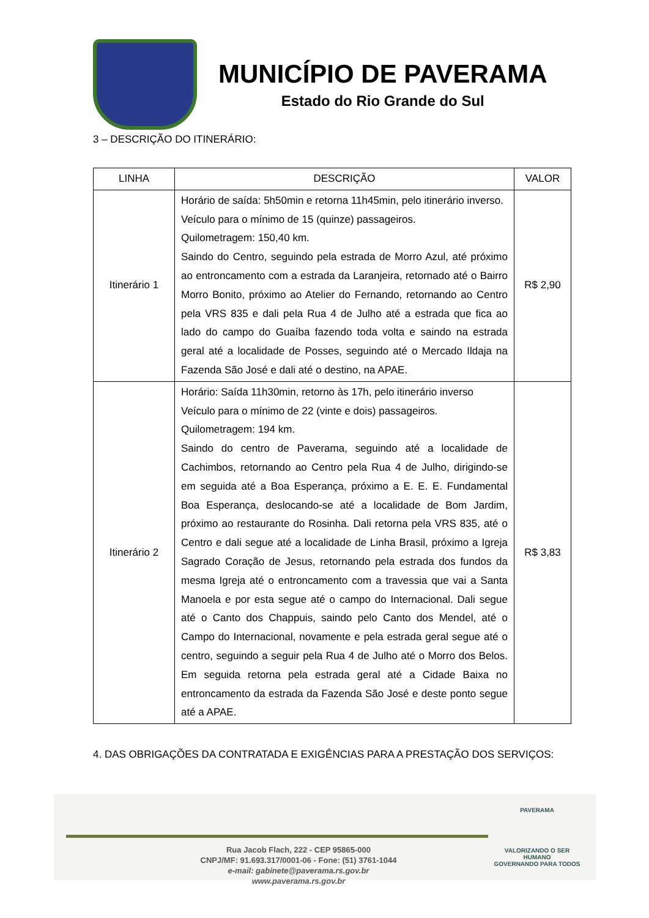MUNICÍPIO DE PAVERAMA
Estado do Rio Grande do Sul
3 – DESCRIÇÃO DO ITINERÁRIO:
| LINHA | DESCRIÇÃO | VALOR |
| --- | --- | --- |
| Itinerário 1 | Horário de saída: 5h50min e retorna 11h45min, pelo itinerário inverso. Veículo para o mínimo de 15 (quinze) passageiros. Quilometragem: 150,40 km. Saindo do Centro, seguindo pela estrada de Morro Azul, até próximo ao entroncamento com a estrada da Laranjeira, retornado até o Bairro Morro Bonito, próximo ao Atelier do Fernando, retornando ao Centro pela VRS 835 e dali pela Rua 4 de Julho até a estrada que fica ao lado do campo do Guaíba fazendo toda volta e saindo na estrada geral até a localidade de Posses, seguindo até o Mercado Ildaja na Fazenda São José e dali até o destino, na APAE. | R$ 2,90 |
| Itinerário 2 | Horário: Saída 11h30min, retorno às 17h, pelo itinerário inverso Veículo para o mínimo de 22 (vinte e dois) passageiros. Quilometragem: 194 km. Saindo do centro de Paverama, seguindo até a localidade de Cachimbos, retornando ao Centro pela Rua 4 de Julho, dirigindo-se em seguida até a Boa Esperança, próximo a E. E. E. Fundamental Boa Esperança, deslocando-se até a localidade de Bom Jardim, próximo ao restaurante do Rosinha. Dali retorna pela VRS 835, até o Centro e dali segue até a localidade de Linha Brasil, próximo a Igreja Sagrado Coração de Jesus, retornando pela estrada dos fundos da mesma Igreja até o entroncamento com a travessia que vai a Santa Manoela e por esta segue até o campo do Internacional. Dali segue até o Canto dos Chappuis, saindo pelo Canto dos Mendel, até o Campo do Internacional, novamente e pela estrada geral segue até o centro, seguindo a seguir pela Rua 4 de Julho até o Morro dos Belos. Em seguida retorna pela estrada geral até a Cidade Baixa no entroncamento da estrada da Fazenda São José e deste ponto segue até a APAE. | R$ 3,83 |
4. DAS OBRIGAÇÕES DA CONTRATADA E EXIGÊNCIAS PARA A PRESTAÇÃO DOS SERVIÇOS:
Rua Jacob Flach, 222 - CEP 95865-000
CNPJ/MF: 91.693.317/0001-06 - Fone: (51) 3761-1044
e-mail: gabinete@paverama.rs.gov.br
www.paverama.rs.gov.br
PAVERAMA
VALORIZANDO O SER HUMANO
GOVERNANDO PARA TODOS